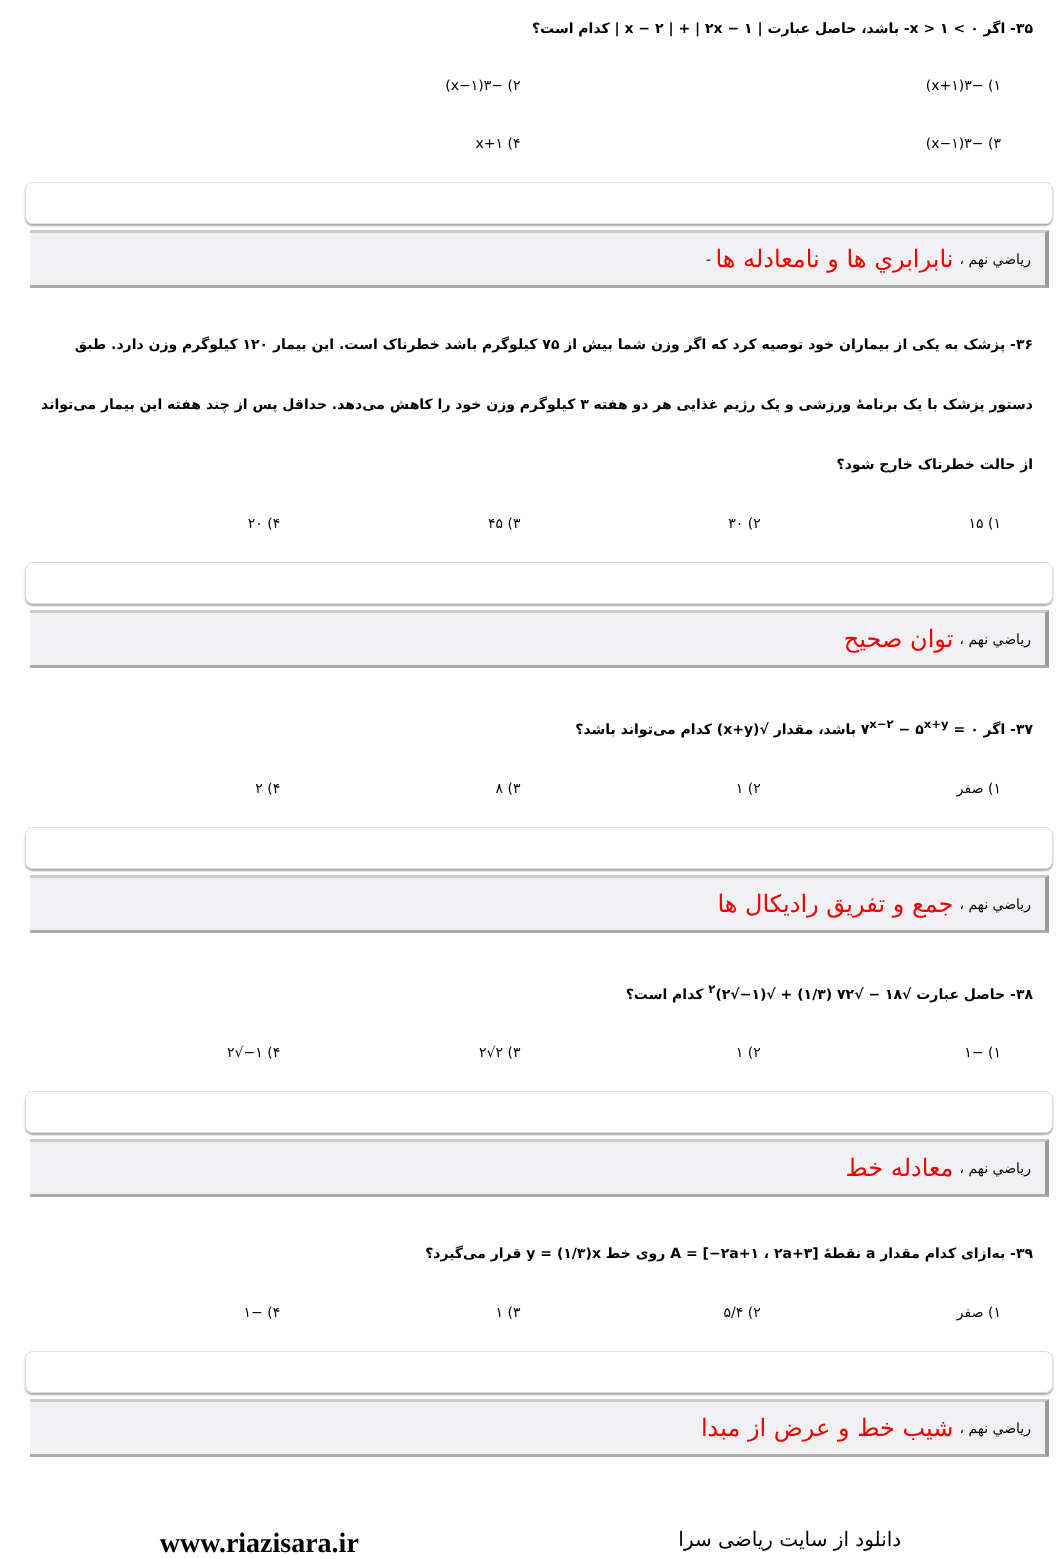۳۵- اگر ۰ > x > ۱- باشد، حاصل عبارت | x − ۲ | + | ۲x − ۱ | کدام است؟
۱) −۳(۱+x) ۲) −۳(x−۱)
۳) −۳(۱−x) ۴) ۱+x
رياضي نهم ، نابرابري ها و نامعادله ها -
۳۶- پزشک به یکی از بیماران خود توصیه کرد که اگر وزن شما بیش از ۷۵ کیلوگرم باشد خطرناک است. این بیمار ۱۲۰ کیلوگرم وزن دارد. طبق دستور پزشک با یک برنامهٔ ورزشی و یک رژیم غذایی هر دو هفته ۳ کیلوگرم وزن خود را کاهش می‌دهد. حداقل پس از چند هفته این بیمار می‌تواند از حالت خطرناک خارج شود؟
۱) ۱۵ ۲) ۳۰ ۳) ۴۵ ۴) ۲۰
رياضي نهم ، توان صحيح
۳۷- اگر ۰ = ۷<sup>x−۲</sup> − ۵<sup>x+y</sup> باشد، مقدار √(x+y) کدام می‌تواند باشد؟
۱) صفر ۲) ۱ ۳) ۸ ۴) ۲
رياضي نهم ، جمع و تفريق راديکال ها
۳۸- حاصل عبارت √۱۸ − √۷۲ (۱/۳) + √(۱−√۲)<sup>۲</sup> کدام است؟
۱) −۱ ۲) ۱ ۳) ۲√۲ ۴) ۱−√۲
رياضي نهم ، معادله خط
۳۹- به‌ازای کدام مقدار a نقطهٔ A = [−۲a+۱ ، ۲a+۳] روی خط y = (۱/۳)x قرار می‌گیرد؟
۱) صفر ۲) ۵/۴ ۳) ۱ ۴) −۱
رياضي نهم ، شيب خط و عرض از مبدا
دانلود از سایت ریاضی سرا www.riazisara.ir